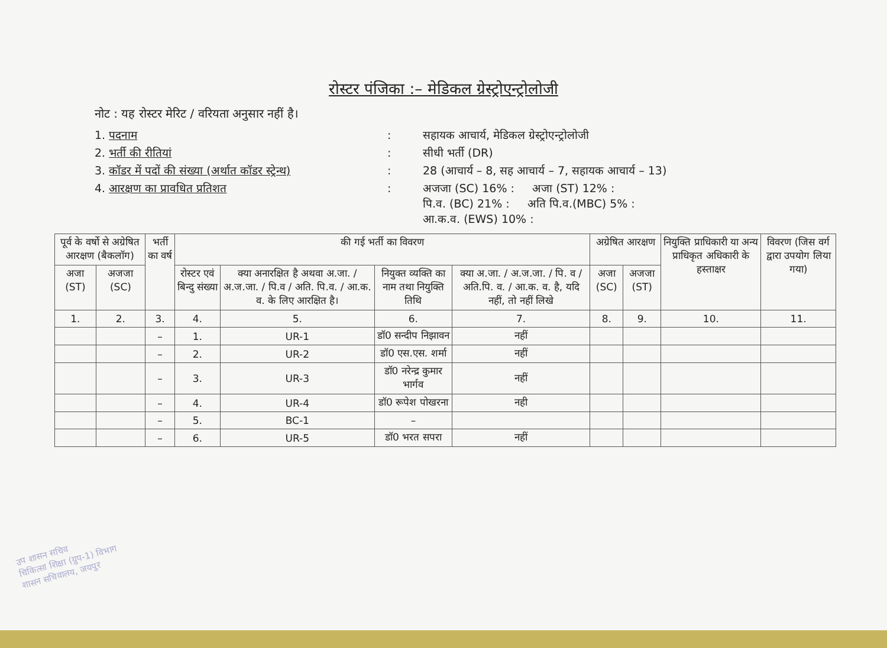रोस्टर पंजिका :– मेडिकल ग्रेस्ट्रोएन्ट्रोलोजी
नोट : यह रोस्टर मेरिट / वरियता अनुसार नहीं है।
1. पदनाम
:
सहायक आचार्य, मेडिकल ग्रेस्ट्रोएन्ट्रोलोजी
2. भर्ती की रीतियां
:
सीधी भर्ती (DR)
3. कॉडर में पदों की संख्या (अर्थात कॉडर स्ट्रेन्थ)
:
28 (आचार्य – 8, सह आचार्य – 7, सहायक आचार्य – 13)
4. आरक्षण का प्रावधित प्रतिशत
:
अजजा (SC) 16% : अजा (ST) 12% :
पि.व. (BC) 21% : अति पि.व.(MBC) 5% :
आ.क.व. (EWS) 10% :
| पूर्व के वर्षो से अग्रेषित आरक्षण (बैकलॉग) | | भर्ती का वर्ष | की गई भर्ती का विवरण | | | | अग्रेषित आरक्षण | | नियुक्ति प्राधिकारी या अन्य प्राधिकृत अधिकारी के हस्ताक्षर | विवरण (जिस वर्ग द्वारा उपयोग लिया गया) |
| --- | --- | --- | --- | --- | --- | --- | --- | --- | --- | --- |
| अजा (ST) | अजजा (SC) | | रोस्टर एवं बिन्दु संख्या | क्या अनारक्षित है अथवा अ.जा. / अ.ज.जा. / पि.व / अति. पि.व. / आ.क. व. के लिए आरक्षित है। | नियुक्त व्यक्ति का नाम तथा नियुक्ति तिथि | क्या अ.जा. / अ.ज.जा. / पि. व / अति.पि. व. / आ.क. व. है, यदि नहीं, तो नहीं लिखे | अजा (SC) | अजजा (ST) | | |
| 1. | 2. | 3. | 4. | 5. | 6. | 7. | 8. | 9. | 10. | 11. |
| | | – | 1. | UR-1 | डॉ0 सन्दीप निझावन | नहीं | | | | |
| | | – | 2. | UR-2 | डॉ0 एस.एस. शर्मा | नहीं | | | | |
| | | – | 3. | UR-3 | डॉ0 नरेन्द्र कुमार भार्गव | नहीं | | | | |
| | | – | 4. | UR-4 | डॉ0 रूपेश पोखरना | नही | | | | |
| | | – | 5. | BC-1 | – | | | | | |
| | | – | 6. | UR-5 | डॉ0 भरत सपरा | नहीं | | | | |
उप शासन सचिव
चिकित्सा शिक्षा (ग्रुप-1) विभाग
शासन सचिवालय, जयपुर